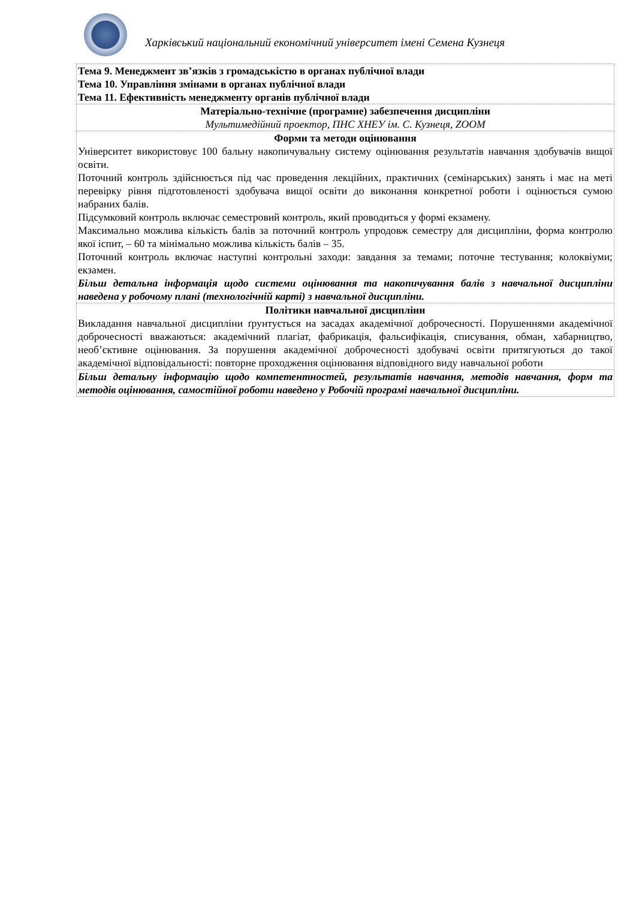Харківський національний економічний університет імені Семена Кузнеця
| Тема 9. Менеджмент зв’язків з громадськістю в органах публічної влади Тема 10. Управління змінами в органах публічної влади Тема 11. Ефективність менеджменту органів публічної влади |
| Матеріально-технічне (програмне) забезпечення дисципліни Мультимедійний проектор, ПНС ХНЕУ ім. С. Кузнеця, ZOOM |
| Форми та методи оцінювання Університет використовує 100 бальну накопичувальну систему оцінювання результатів навчання здобувачів вищої освіти. Поточний контроль здійснюється під час проведення лекційних, практичних (семінарських) занять і має на меті перевірку рівня підготовленості здобувача вищої освіти до виконання конкретної роботи і оцінюється сумою набраних балів. Підсумковий контроль включає семестровий контроль, який проводиться у формі екзамену. Максимально можлива кількість балів за поточний контроль упродовж семестру для дисципліни, форма контролю якої іспит, – 60 та мінімально можлива кількість балів – 35. Поточний контроль включає наступні контрольні заходи: завдання за темами; поточне тестування; колоквіуми; екзамен. Більш детальна інформація щодо системи оцінювання та накопичування балів з навчальної дисципліни наведена у робочому плані (технологічній карті) з навчальної дисципліни. |
| Політики навчальної дисципліни Викладання навчальної дисципліни ґрунтується на засадах академічної доброчесності. Порушеннями академічної доброчесності вважаються: академічний плагіат, фабрикація, фальсифікація, списування, обман, хабарництво, необ’єктивне оцінювання. За порушення академічної доброчесності здобувачі освіти притягуються до такої академічної відповідальності: повторне проходження оцінювання відповідного виду навчальної роботи |
| Більш детальну інформацію щодо компетентностей, результатів навчання, методів навчання, форм та методів оцінювання, самостійної роботи наведено у Робочій програмі навчальної дисципліни. |